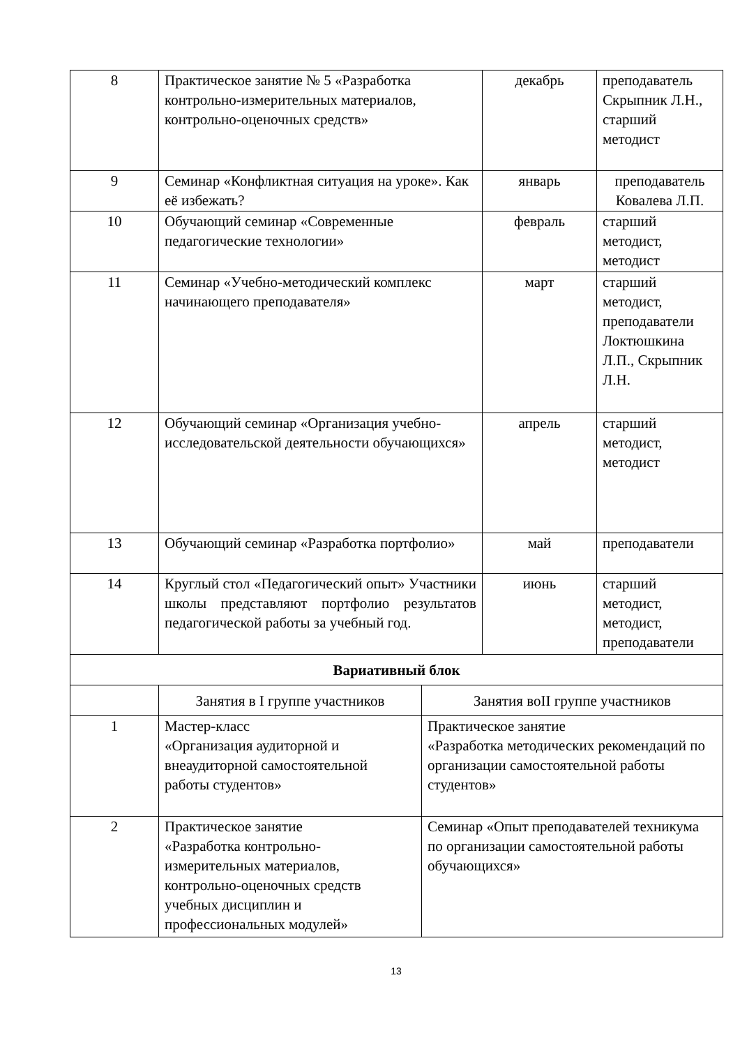| 8 | Практическое занятие № 5 «Разработка контрольно-измерительных материалов, контрольно-оценочных средств» | | декабрь | преподаватель Скрыпник Л.Н., старший методист |
| 9 | Семинар «Конфликтная ситуация на уроке». Как её избежать? | | январь | преподаватель Ковалева Л.П. |
| 10 | Обучающий семинар «Современные педагогические технологии» | | февраль | старший методист, методист |
| 11 | Семинар «Учебно-методический комплекс начинающего преподавателя» | | март | старший методист, преподаватели Локтюшкина Л.П., Скрыпник Л.Н. |
| 12 | Обучающий семинар «Организация учебно-исследовательской деятельности обучающихся» | | апрель | старший методист, методист |
| 13 | Обучающий семинар «Разработка портфолио» | | май | преподаватели |
| 14 | Круглый стол «Педагогический опыт» Участники школы представляют портфолио результатов педагогической работы за учебный год. | | июнь | старший методист, методист, преподаватели |
| Вариативный блок | | | | |
| | Занятия в I группе участников | Занятия воII группе участников | | |
| 1 | Мастер-класс «Организация аудиторной и внеаудиторной самостоятельной работы студентов» | Практическое занятие «Разработка методических рекомендаций по организации самостоятельной работы студентов» | | |
| 2 | Практическое занятие «Разработка контрольно-измерительных материалов, контрольно-оценочных средств учебных дисциплин и профессиональных модулей» | Семинар «Опыт преподавателей техникума по организации самостоятельной работы обучающихся» | | |
13